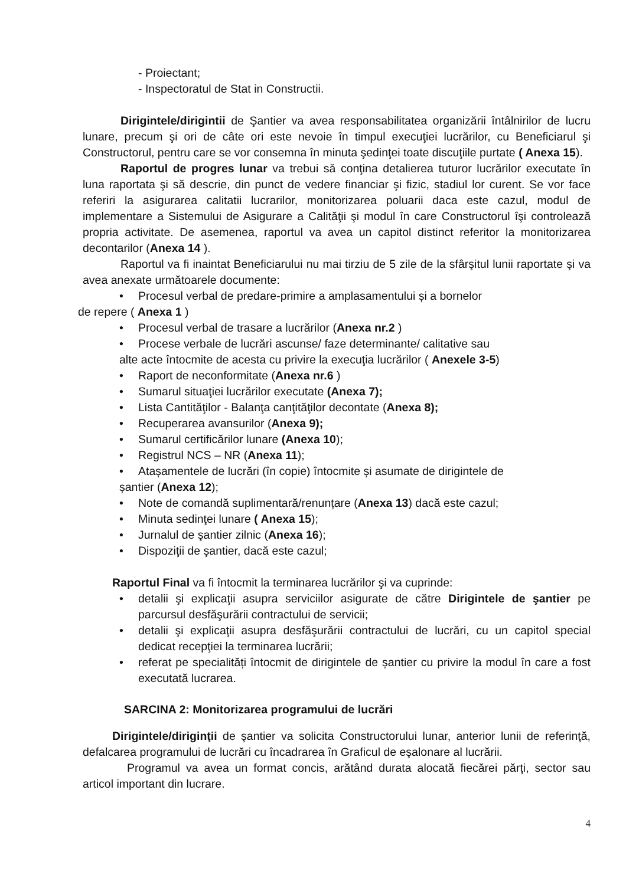- Proiectant;
- Inspectoratul de Stat in Constructii.
Dirigintele/dirigintii de Şantier va avea responsabilitatea organizării întâlnirilor de lucru lunare, precum şi ori de câte ori este nevoie în timpul execuţiei lucrărilor, cu Beneficiarul şi Constructorul, pentru care se vor consemna în minuta şedinţei toate discuţiile purtate ( Anexa 15).
Raportul de progres lunar va trebui să conţina detalierea tuturor lucrărilor executate în luna raportata şi să descrie, din punct de vedere financiar şi fizic, stadiul lor curent. Se vor face referiri la asigurarea calitatii lucrarilor, monitorizarea poluarii daca este cazul, modul de implementare a Sistemului de Asigurare a Calităţii şi modul în care Constructorul îşi controlează propria activitate. De asemenea, raportul va avea un capitol distinct referitor la monitorizarea decontarilor (Anexa 14 ).
Raportul va fi inaintat Beneficiarului nu mai tirziu de 5 zile de la sfârşitul lunii raportate şi va avea anexate următoarele documente:
• Procesul verbal de predare-primire a amplasamentului și a bornelor
de repere ( Anexa 1 )
• Procesul verbal de trasare a lucrărilor (Anexa nr.2 )
• Procese verbale de lucrări ascunse/ faze determinante/ calitative sau
alte acte întocmite de acesta cu privire la execuţia lucrărilor ( Anexele 3-5)
• Raport de neconformitate (Anexa nr.6 )
• Sumarul situaţiei lucrărilor executate (Anexa 7);
• Lista Cantităţilor - Balanţa canţităţilor decontate (Anexa 8);
• Recuperarea avansurilor (Anexa 9);
• Sumarul certificărilor lunare (Anexa 10);
• Registrul NCS – NR (Anexa 11);
• Atașamentele de lucrări (în copie) întocmite și asumate de dirigintele de
șantier (Anexa 12);
• Note de comandă suplimentară/renunțare (Anexa 13) dacă este cazul;
• Minuta sedinţei lunare ( Anexa 15);
• Jurnalul de şantier zilnic (Anexa 16);
• Dispoziţii de şantier, dacă este cazul;
Raportul Final va fi întocmit la terminarea lucrărilor şi va cuprinde:
• detalii şi explicaţii asupra serviciilor asigurate de către Dirigintele de şantier pe parcursul desfăşurării contractului de servicii;
• detalii şi explicaţii asupra desfăşurării contractului de lucrări, cu un capitol special dedicat recepţiei la terminarea lucrării;
• referat pe specialități întocmit de dirigintele de șantier cu privire la modul în care a fost executată lucrarea.
SARCINA 2: Monitorizarea programului de lucrări
Dirigintele/diriginţii de şantier va solicita Constructorului lunar, anterior lunii de referinţă, defalcarea programului de lucrări cu încadrarea în Graficul de eşalonare al lucrării.
Programul va avea un format concis, arătând durata alocată fiecărei părţi, sector sau articol important din lucrare.
4